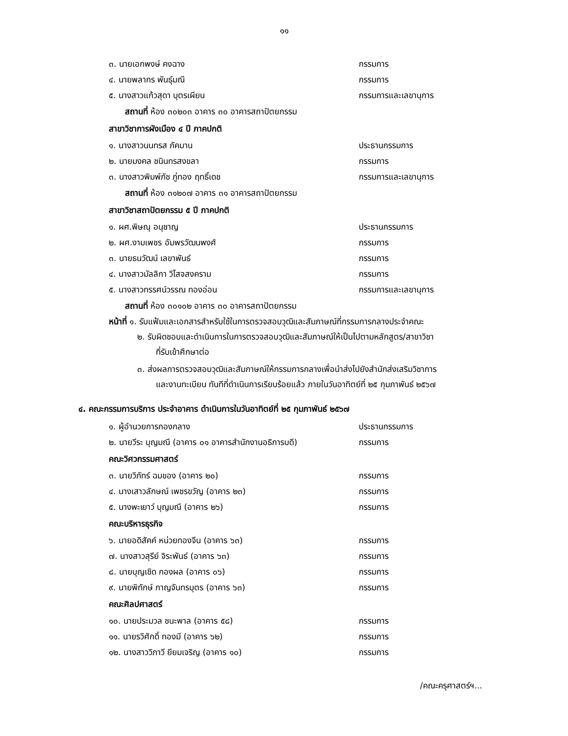๑๑
๓. นายเอกพงษ์ คงฉาง กรรมการ
๔. นายพลากร พันธุ์มณี กรรมการ
๕. นางสาวแก้วสุดา บุตรเผียน กรรมการและเลขานุการ
สถานที่ ห้อง ๓๐๒๐๓ อาคาร ๓๐ อาคารสถาปัตยกรรม
สาขาวิชาการผังเมือง ๔ ปี ภาคปกติ
๑. นางสาวนนทรส ภัคมาน ประธานกรรมการ
๒. นายมงคล ชนินทรสงขลา กรรมการ
๓. นางสาวพิมพ์ภัช ภู่ทอง ฤทธิ์เดช กรรมการและเลขานุการ
สถานที่ ห้อง ๓๑๒๐๗ อาคาร ๓๑ อาคารสถาปัตยกรรม
สาขาวิชาสถาปัตยกรรม ๕ ปี ภาคปกติ
๑. ผศ.พิษณุ อนุชาญ ประธานกรรมการ
๒. ผศ.งามเพชร อัมพรวัฒนพงศ์ กรรมการ
๓. นายธนวัฒน์ เลขาพันธ์ กรรมการ
๔. นางสาวมัลลิกา วิโสจสงคราม กรรมการ
๕. นางสาวทรรศน์วรรณ ทองอ่อน กรรมการและเลขานุการ
สถานที่ ห้อง ๓๐๑๐๒ อาคาร ๓๐ อาคารสถาปัตยกรรม
หน้าที่ ๑. รับแฟ้มและเอกสารสำหรับใช้ในการตรวจสอบวุฒิและสัมภาษณ์ที่กรรมการกลางประจำคณะ
๒. รับผิดชอบและดำเนินการในการตรวจสอบวุฒิและสัมภาษณ์ให้เป็นไปตามหลักสูตร/สาขาวิชา
ที่รับเข้าศึกษาต่อ
๓. ส่งผลการตรวจสอบวุฒิและสัมภาษณ์ให้กรรมการกลางเพื่อนำส่งไปยังสำนักส่งเสริมวิชาการ
และงานทะเบียน ทันทีที่ดำเนินการเรียบร้อยแล้ว ภายในวันอาทิตย์ที่ ๒๕ กุมภาพันธ์ ๒๕๖๗
๔. คณะกรรมการบริการ ประจำอาคาร ดำเนินการในวันอาทิตย์ที่ ๒๕ กุมภาพันธ์ ๒๕๖๗
๑. ผู้อำนวยการกองกลาง ประธานกรรมการ
๒. นายวีระ บุญมณี (อาคาร ๐๑ อาคารสำนักงานอธิการบดี) กรรมการ
คณะวิศวกรรมศาสตร์
๓. นายวิภัทร์ ฉมของ (อาคาร ๒๐) กรรมการ
๔. นางเสาวลักษณ์ เพชรขวัญ (อาคาร ๒๓) กรรมการ
๕. นางพะเยาว์ บุญมณี (อาคาร ๒๖) กรรมการ
คณะบริหารธุรกิจ
๖. นายอดิสัคค์ หน่วยทองจีน (อาคาร ๖๓) กรรมการ
๗. นางสาวสุรีย์ จิระพันธ์ (อาคาร ๖๓) กรรมการ
๘. นายบุญเชิด กองผล (อาคาร ๐๖) กรรมการ
๙. นายพิทักษ์ กาญจันทรบุตร (อาคาร ๖๓) กรรมการ
คณะศิลปศาสตร์
๑๐. นายประมวล ชนะพาล (อาคาร ๕๘) กรรมการ
๑๑. นายรวิศักดิ์ ทองมี (อาคาร ๖๒) กรรมการ
๑๒. นางสาววิภาวี ยียมเจริญ (อาคาร ๑๐) กรรมการ
/คณะครุศาสตร์ฯ...